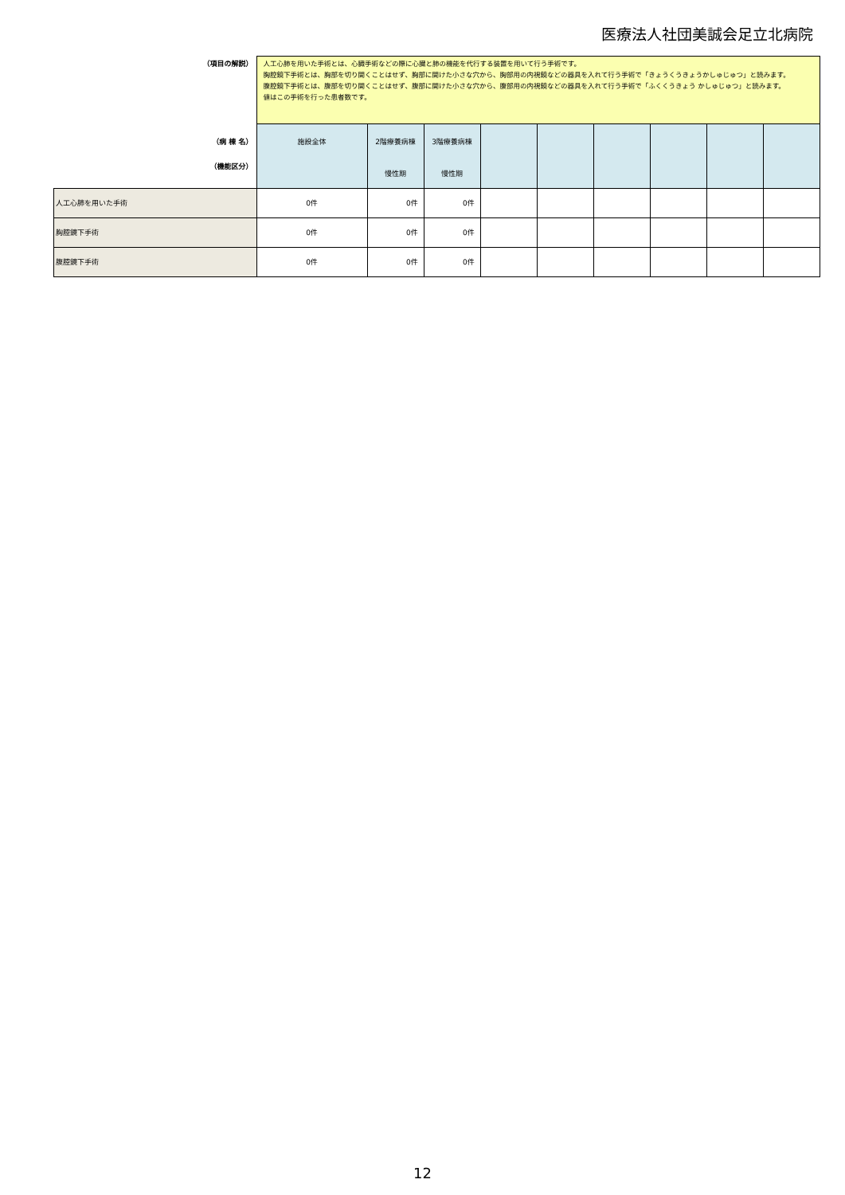医療法人社団美誠会足立北病院
| （項目の解説） | 人工心肺を用いた手術とは、心臓手術などの際に心臓と肺の機能を代行する装置を用いて行う手術です。 胸腔鏡下手術とは、胸部を切り開くことはせず、胸部に開けた小さな穴から、胸部用の内視鏡などの器具を入れて行う手術で「きょうくうきょうかしゅじゅつ」と読みます。 腹腔鏡下手術とは、腹部を切り開くことはせず、腹部に開けた小さな穴から、腹部用の内視鏡などの器具を入れて行う手術で「ふくくうきょう かしゅじゅつ」と読みます。 値はこの手術を行った患者数です。 | | | | | | | | |
| （病 棟 名） | 施設全体 | 2階療養病棟 | 3階療養病棟 | | | | | | |
| （機能区分） | | 慢性期 | 慢性期 | | | | | | |
| 人工心肺を用いた手術 | 0件 | 0件 | 0件 | | | | | | |
| 胸腔鏡下手術 | 0件 | 0件 | 0件 | | | | | | |
| 腹腔鏡下手術 | 0件 | 0件 | 0件 | | | | | | |
12